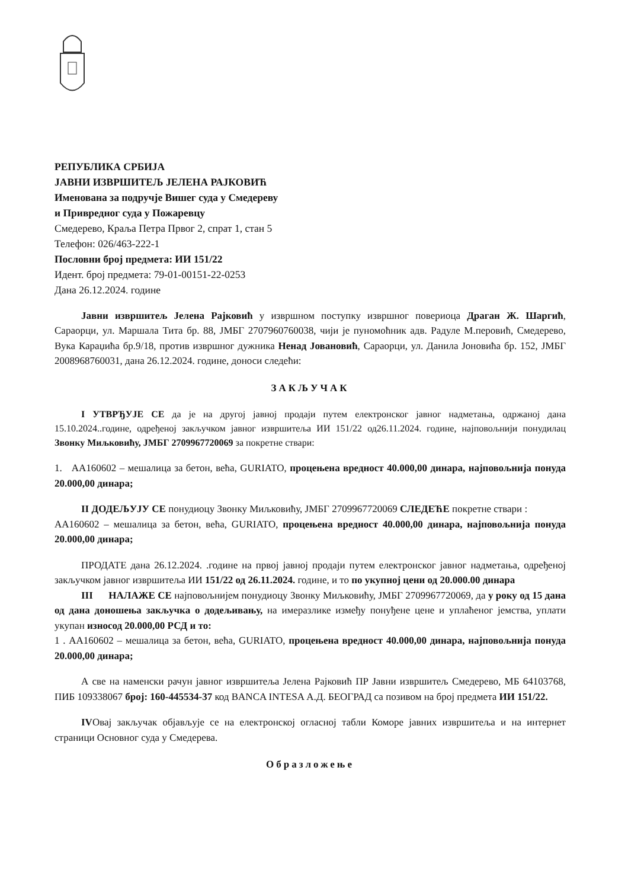РЕПУБЛИКА СРБИЈА
ЈАВНИ ИЗВРШИТЕЉ ЈЕЛЕНА РАЈКОВИЋ
Именована за подручје Вишег суда у Смедереву
и Привредног суда у Пожаревцу
Смедерево, Краља Петра Првог 2, спрат 1, стан 5
Телефон: 026/463-222-1
Пословни број предмета: ИИ 151/22
Идент. број предмета: 79-01-00151-22-0253
Дана 26.12.2024. године
Јавни извршитељ Јелена Рајковић у извршном поступку извршног повериоца Драган Ж. Шаргић, Сараорци, ул. Маршала Тита бр. 88, ЈМБГ 2707960760038, чији је пуномоћник адв. Радуле М.перовић, Смедерево, Вука Караџића бр.9/18, против извршног дужника Ненад Јовановић, Сараорци, ул. Данила Јоновића бр. 152, ЈМБГ 2008968760031, дана 26.12.2024. године, доноси следећи:
ЗАКЉУЧАК
I УТВРЂУЈЕ СЕ да је на другој јавној продаји путем електронског јавног надметања, одржаној дана 15.10.2024..године, одређеној закључком јавног извршитеља ИИ 151/22 од26.11.2024. године, најповољнији понудилац Звонку Миљковићу, ЈМБГ 2709967720069 за покретне ствари:
1. АА160602 – мешалица за бетон, већа, GURIATO, процењена вредност 40.000,00 динара, најповољнија понуда 20.000,00 динара;
II ДОДЕЉУЈУ СЕ понудиоцу Звонку Миљковићу, ЈМБГ 2709967720069 СЛЕДЕЋЕ покретне ствари :
АА160602 – мешалица за бетон, већа, GURIATO, процењена вредност 40.000,00 динара, најповољнија понуда 20.000,00 динара;
ПРОДАТЕ дана 26.12.2024. .године на првој јавној продаји путем електронског јавног надметања, одређеној закључком јавног извршитеља ИИ 151/22 од 26.11.2024. године, и то по укупној цени од 20.000.00 динара
III НАЛАЖЕ СЕ најповољнијем понудиоцу Звонку Миљковићу, ЈМБГ 2709967720069, да у року од 15 дана од дана доношења закључка о додељивању, на имеразлике између понуђене цене и уплаћеног јемства, уплати укупан износод 20.000,00 РСД и то:
1 . АА160602 – мешалица за бетон, већа, GURIATO, процењена вредност 40.000,00 динара, најповољнија понуда 20.000,00 динара;
А све на наменски рачун јавног извршитеља Јелена Рајковић ПР Јавни извршитељ Смедерево, МБ 64103768, ПИБ 109338067 број: 160-445534-37 код BANCA INTESA А.Д. БЕОГРАД са позивом на број предмета ИИ 151/22.
IVОвај закључак објављује се на електронској огласној табли Коморе јавних извршитеља и на интернет страници Основног суда у Смедерева.
Образложење